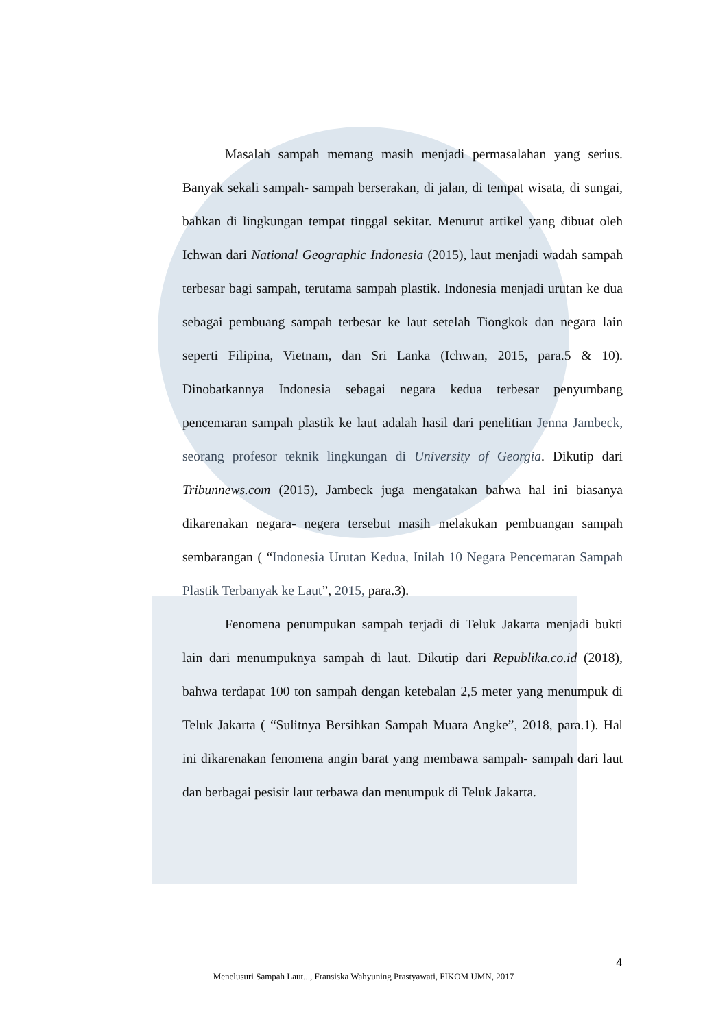Masalah sampah memang masih menjadi permasalahan yang serius. Banyak sekali sampah- sampah berserakan, di jalan, di tempat wisata, di sungai, bahkan di lingkungan tempat tinggal sekitar. Menurut artikel yang dibuat oleh Ichwan dari National Geographic Indonesia (2015), laut menjadi wadah sampah terbesar bagi sampah, terutama sampah plastik. Indonesia menjadi urutan ke dua sebagai pembuang sampah terbesar ke laut setelah Tiongkok dan negara lain seperti Filipina, Vietnam, dan Sri Lanka (Ichwan, 2015, para.5 & 10). Dinobatkannya Indonesia sebagai negara kedua terbesar penyumbang pencemaran sampah plastik ke laut adalah hasil dari penelitian Jenna Jambeck, seorang profesor teknik lingkungan di University of Georgia. Dikutip dari Tribunnews.com (2015), Jambeck juga mengatakan bahwa hal ini biasanya dikarenakan negara- negera tersebut masih melakukan pembuangan sampah sembarangan ( “Indonesia Urutan Kedua, Inilah 10 Negara Pencemaran Sampah Plastik Terbanyak ke Laut”, 2015, para.3).
Fenomena penumpukan sampah terjadi di Teluk Jakarta menjadi bukti lain dari menumpuknya sampah di laut. Dikutip dari Republika.co.id (2018), bahwa terdapat 100 ton sampah dengan ketebalan 2,5 meter yang menumpuk di Teluk Jakarta ( “Sulitnya Bersihkan Sampah Muara Angke”, 2018, para.1). Hal ini dikarenakan fenomena angin barat yang membawa sampah- sampah dari laut dan berbagai pesisir laut terbawa dan menumpuk di Teluk Jakarta.
4
Menelusuri Sampah Laut..., Fransiska Wahyuning Prastyawati, FIKOM UMN, 2017